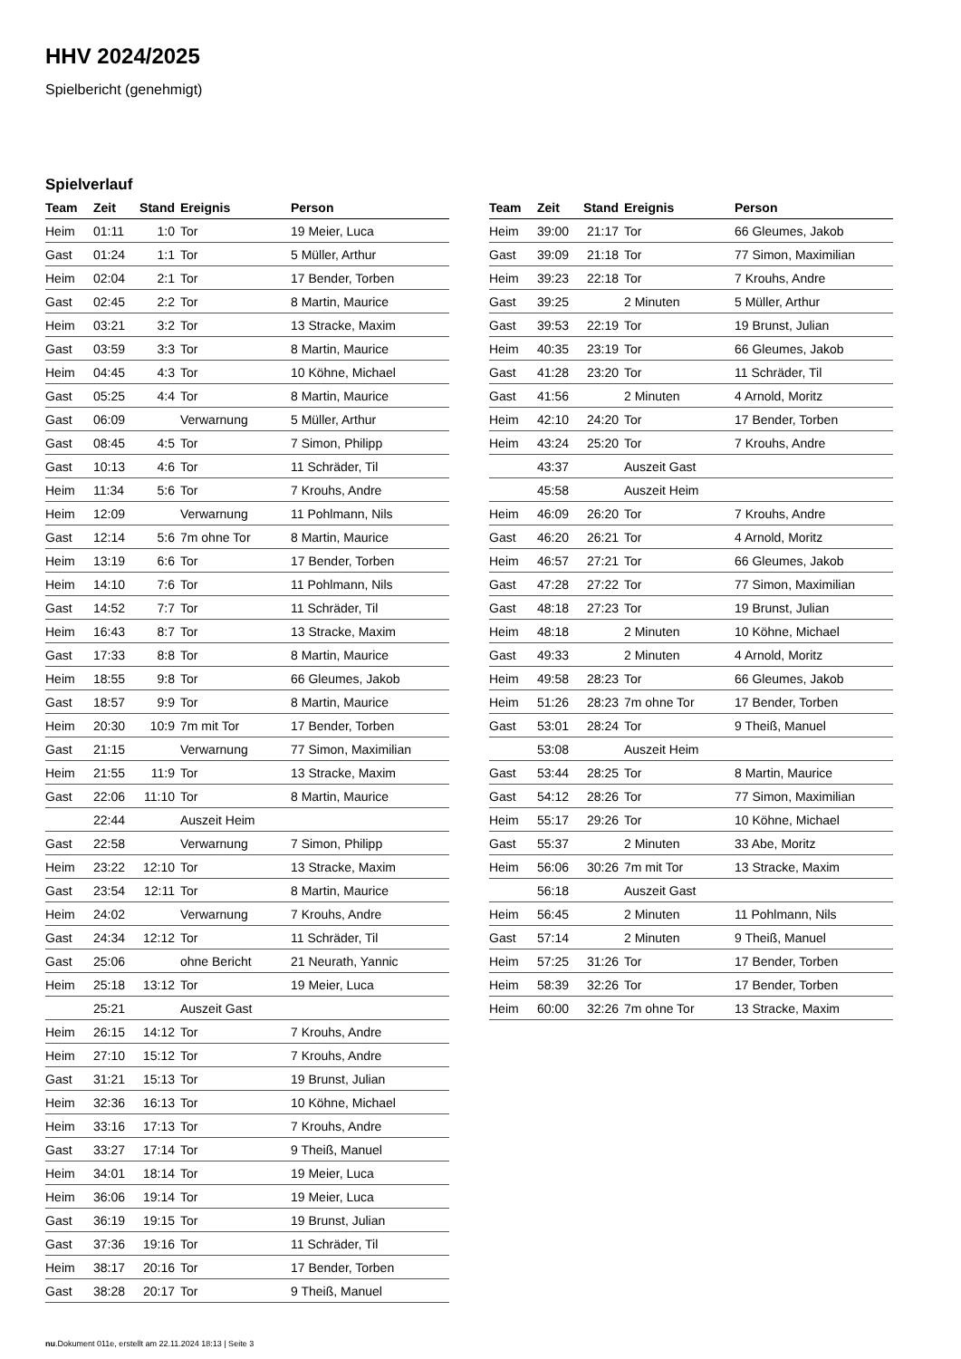HHV 2024/2025
Spielbericht (genehmigt)
Spielverlauf
| Team | Zeit | Stand | Ereignis | Person |
| --- | --- | --- | --- | --- |
| Heim | 01:11 | 1:0 | Tor | 19 Meier, Luca |
| Gast | 01:24 | 1:1 | Tor | 5 Müller, Arthur |
| Heim | 02:04 | 2:1 | Tor | 17 Bender, Torben |
| Gast | 02:45 | 2:2 | Tor | 8 Martin, Maurice |
| Heim | 03:21 | 3:2 | Tor | 13 Stracke, Maxim |
| Gast | 03:59 | 3:3 | Tor | 8 Martin, Maurice |
| Heim | 04:45 | 4:3 | Tor | 10 Köhne, Michael |
| Gast | 05:25 | 4:4 | Tor | 8 Martin, Maurice |
| Gast | 06:09 | | Verwarnung | 5 Müller, Arthur |
| Gast | 08:45 | 4:5 | Tor | 7 Simon, Philipp |
| Gast | 10:13 | 4:6 | Tor | 11 Schräder, Til |
| Heim | 11:34 | 5:6 | Tor | 7 Krouhs, Andre |
| Heim | 12:09 | | Verwarnung | 11 Pohlmann, Nils |
| Gast | 12:14 | 5:6 | 7m ohne Tor | 8 Martin, Maurice |
| Heim | 13:19 | 6:6 | Tor | 17 Bender, Torben |
| Heim | 14:10 | 7:6 | Tor | 11 Pohlmann, Nils |
| Gast | 14:52 | 7:7 | Tor | 11 Schräder, Til |
| Heim | 16:43 | 8:7 | Tor | 13 Stracke, Maxim |
| Gast | 17:33 | 8:8 | Tor | 8 Martin, Maurice |
| Heim | 18:55 | 9:8 | Tor | 66 Gleumes, Jakob |
| Gast | 18:57 | 9:9 | Tor | 8 Martin, Maurice |
| Heim | 20:30 | 10:9 | 7m mit Tor | 17 Bender, Torben |
| Gast | 21:15 | | Verwarnung | 77 Simon, Maximilian |
| Heim | 21:55 | 11:9 | Tor | 13 Stracke, Maxim |
| Gast | 22:06 | 11:10 | Tor | 8 Martin, Maurice |
| | 22:44 | | Auszeit Heim | |
| Gast | 22:58 | | Verwarnung | 7 Simon, Philipp |
| Heim | 23:22 | 12:10 | Tor | 13 Stracke, Maxim |
| Gast | 23:54 | 12:11 | Tor | 8 Martin, Maurice |
| Heim | 24:02 | | Verwarnung | 7 Krouhs, Andre |
| Gast | 24:34 | 12:12 | Tor | 11 Schräder, Til |
| Gast | 25:06 | | ohne Bericht | 21 Neurath, Yannic |
| Heim | 25:18 | 13:12 | Tor | 19 Meier, Luca |
| | 25:21 | | Auszeit Gast | |
| Heim | 26:15 | 14:12 | Tor | 7 Krouhs, Andre |
| Heim | 27:10 | 15:12 | Tor | 7 Krouhs, Andre |
| Gast | 31:21 | 15:13 | Tor | 19 Brunst, Julian |
| Heim | 32:36 | 16:13 | Tor | 10 Köhne, Michael |
| Heim | 33:16 | 17:13 | Tor | 7 Krouhs, Andre |
| Gast | 33:27 | 17:14 | Tor | 9 Theiß, Manuel |
| Heim | 34:01 | 18:14 | Tor | 19 Meier, Luca |
| Heim | 36:06 | 19:14 | Tor | 19 Meier, Luca |
| Gast | 36:19 | 19:15 | Tor | 19 Brunst, Julian |
| Gast | 37:36 | 19:16 | Tor | 11 Schräder, Til |
| Heim | 38:17 | 20:16 | Tor | 17 Bender, Torben |
| Gast | 38:28 | 20:17 | Tor | 9 Theiß, Manuel |
| Team | Zeit | Stand | Ereignis | Person |
| --- | --- | --- | --- | --- |
| Heim | 39:00 | 21:17 | Tor | 66 Gleumes, Jakob |
| Gast | 39:09 | 21:18 | Tor | 77 Simon, Maximilian |
| Heim | 39:23 | 22:18 | Tor | 7 Krouhs, Andre |
| Gast | 39:25 | | 2 Minuten | 5 Müller, Arthur |
| Gast | 39:53 | 22:19 | Tor | 19 Brunst, Julian |
| Heim | 40:35 | 23:19 | Tor | 66 Gleumes, Jakob |
| Gast | 41:28 | 23:20 | Tor | 11 Schräder, Til |
| Gast | 41:56 | | 2 Minuten | 4 Arnold, Moritz |
| Heim | 42:10 | 24:20 | Tor | 17 Bender, Torben |
| Heim | 43:24 | 25:20 | Tor | 7 Krouhs, Andre |
| | 43:37 | | Auszeit Gast | |
| | 45:58 | | Auszeit Heim | |
| Heim | 46:09 | 26:20 | Tor | 7 Krouhs, Andre |
| Gast | 46:20 | 26:21 | Tor | 4 Arnold, Moritz |
| Heim | 46:57 | 27:21 | Tor | 66 Gleumes, Jakob |
| Gast | 47:28 | 27:22 | Tor | 77 Simon, Maximilian |
| Gast | 48:18 | 27:23 | Tor | 19 Brunst, Julian |
| Heim | 48:18 | | 2 Minuten | 10 Köhne, Michael |
| Gast | 49:33 | | 2 Minuten | 4 Arnold, Moritz |
| Heim | 49:58 | 28:23 | Tor | 66 Gleumes, Jakob |
| Heim | 51:26 | 28:23 | 7m ohne Tor | 17 Bender, Torben |
| Gast | 53:01 | 28:24 | Tor | 9 Theiß, Manuel |
| | 53:08 | | Auszeit Heim | |
| Gast | 53:44 | 28:25 | Tor | 8 Martin, Maurice |
| Gast | 54:12 | 28:26 | Tor | 77 Simon, Maximilian |
| Heim | 55:17 | 29:26 | Tor | 10 Köhne, Michael |
| Gast | 55:37 | | 2 Minuten | 33 Abe, Moritz |
| Heim | 56:06 | 30:26 | 7m mit Tor | 13 Stracke, Maxim |
| | 56:18 | | Auszeit Gast | |
| Heim | 56:45 | | 2 Minuten | 11 Pohlmann, Nils |
| Gast | 57:14 | | 2 Minuten | 9 Theiß, Manuel |
| Heim | 57:25 | 31:26 | Tor | 17 Bender, Torben |
| Heim | 58:39 | 32:26 | Tor | 17 Bender, Torben |
| Heim | 60:00 | 32:26 | 7m ohne Tor | 13 Stracke, Maxim |
nu.Dokument 011e, erstellt am 22.11.2024 18:13 | Seite 3